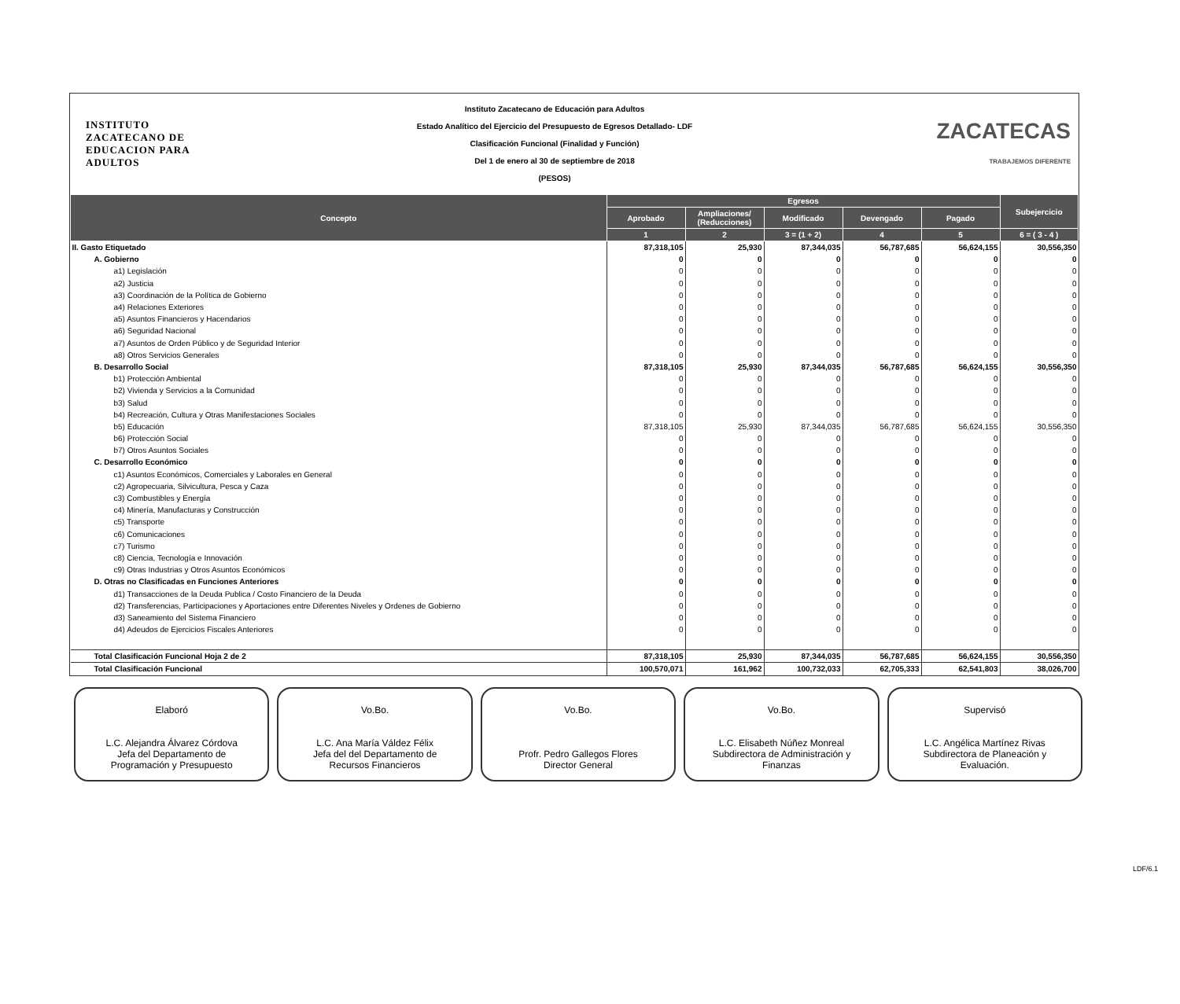INSTITUTO
ZACATECANO DE
EDUCACION PARA
ADULTOS
Instituto Zacatecano de Educación para Adultos
Estado Analítico del Ejercicio del Presupuesto de Egresos Detallado- LDF
Clasificación Funcional (Finalidad y Función)
Del 1 de enero al 30 de septiembre de 2018
(PESOS)
ZACATECAS
TRABAJEMOS DIFERENTE
| Concepto | Egresos | | | | | Subejercicio |
| --- | --- | --- | --- | --- | --- | --- |
| | Aprobado | Ampliaciones/ (Reducciones) | Modificado | Devengado | Pagado | |
| | 1 | 2 | 3 = (1 + 2) | 4 | 5 | 6 = ( 3 - 4 ) |
| II. Gasto Etiquetado | 87,318,105 | 25,930 | 87,344,035 | 56,787,685 | 56,624,155 | 30,556,350 |
| A. Gobierno | 0 | 0 | 0 | 0 | 0 | 0 |
| a1) Legislación | 0 | 0 | 0 | 0 | 0 | 0 |
| a2) Justicia | 0 | 0 | 0 | 0 | 0 | 0 |
| a3) Coordinación de la Política de Gobierno | 0 | 0 | 0 | 0 | 0 | 0 |
| a4) Relaciones Exteriores | 0 | 0 | 0 | 0 | 0 | 0 |
| a5) Asuntos Financieros y Hacendarios | 0 | 0 | 0 | 0 | 0 | 0 |
| a6) Seguridad Nacional | 0 | 0 | 0 | 0 | 0 | 0 |
| a7) Asuntos de Orden Público y de Seguridad Interior | 0 | 0 | 0 | 0 | 0 | 0 |
| a8) Otros Servicios Generales | 0 | 0 | 0 | 0 | 0 | 0 |
| B. Desarrollo Social | 87,318,105 | 25,930 | 87,344,035 | 56,787,685 | 56,624,155 | 30,556,350 |
| b1) Protección Ambiental | 0 | 0 | 0 | 0 | 0 | 0 |
| b2) Vivienda y Servicios a la Comunidad | 0 | 0 | 0 | 0 | 0 | 0 |
| b3) Salud | 0 | 0 | 0 | 0 | 0 | 0 |
| b4) Recreación, Cultura y Otras Manifestaciones Sociales | 0 | 0 | 0 | 0 | 0 | 0 |
| b5) Educación | 87,318,105 | 25,930 | 87,344,035 | 56,787,685 | 56,624,155 | 30,556,350 |
| b6) Protección Social | 0 | 0 | 0 | 0 | 0 | 0 |
| b7) Otros Asuntos Sociales | 0 | 0 | 0 | 0 | 0 | 0 |
| C. Desarrollo Económico | 0 | 0 | 0 | 0 | 0 | 0 |
| c1) Asuntos Económicos, Comerciales y Laborales en General | 0 | 0 | 0 | 0 | 0 | 0 |
| c2) Agropecuaria, Silvicultura, Pesca y Caza | 0 | 0 | 0 | 0 | 0 | 0 |
| c3) Combustibles y Energía | 0 | 0 | 0 | 0 | 0 | 0 |
| c4) Minería, Manufacturas y Construcción | 0 | 0 | 0 | 0 | 0 | 0 |
| c5) Transporte | 0 | 0 | 0 | 0 | 0 | 0 |
| c6) Comunicaciones | 0 | 0 | 0 | 0 | 0 | 0 |
| c7) Turismo | 0 | 0 | 0 | 0 | 0 | 0 |
| c8) Ciencia, Tecnología e Innovación | 0 | 0 | 0 | 0 | 0 | 0 |
| c9) Otras Industrias y Otros Asuntos Económicos | 0 | 0 | 0 | 0 | 0 | 0 |
| D. Otras no Clasificadas en Funciones Anteriores | 0 | 0 | 0 | 0 | 0 | 0 |
| d1) Transacciones de la Deuda Publica / Costo Financiero de la Deuda | 0 | 0 | 0 | 0 | 0 | 0 |
| d2) Transferencias, Participaciones y Aportaciones entre Diferentes Niveles y Ordenes de Gobierno | 0 | 0 | 0 | 0 | 0 | 0 |
| d3) Saneamiento del Sistema Financiero | 0 | 0 | 0 | 0 | 0 | 0 |
| d4) Adeudos de Ejercicios Fiscales Anteriores | 0 | 0 | 0 | 0 | 0 | 0 |
| Total Clasificación Funcional Hoja 2 de 2 | 87,318,105 | 25,930 | 87,344,035 | 56,787,685 | 56,624,155 | 30,556,350 |
| Total Clasificación Funcional | 100,570,071 | 161,962 | 100,732,033 | 62,705,333 | 62,541,803 | 38,026,700 |
Elaboró
L.C. Alejandra Álvarez Córdova
Jefa del Departamento de
Programación y Presupuesto
Vo.Bo.
L.C. Ana María Váldez Félix
Jefa del del Departamento de
Recursos Financieros
Vo.Bo.
Profr. Pedro Gallegos Flores
Director General
Vo.Bo.
L.C. Elisabeth Núñez Monreal
Subdirectora de Administración y
Finanzas
Supervisó
L.C. Angélica Martínez Rivas
Subdirectora de Planeación y
Evaluación.
LDF/6.1